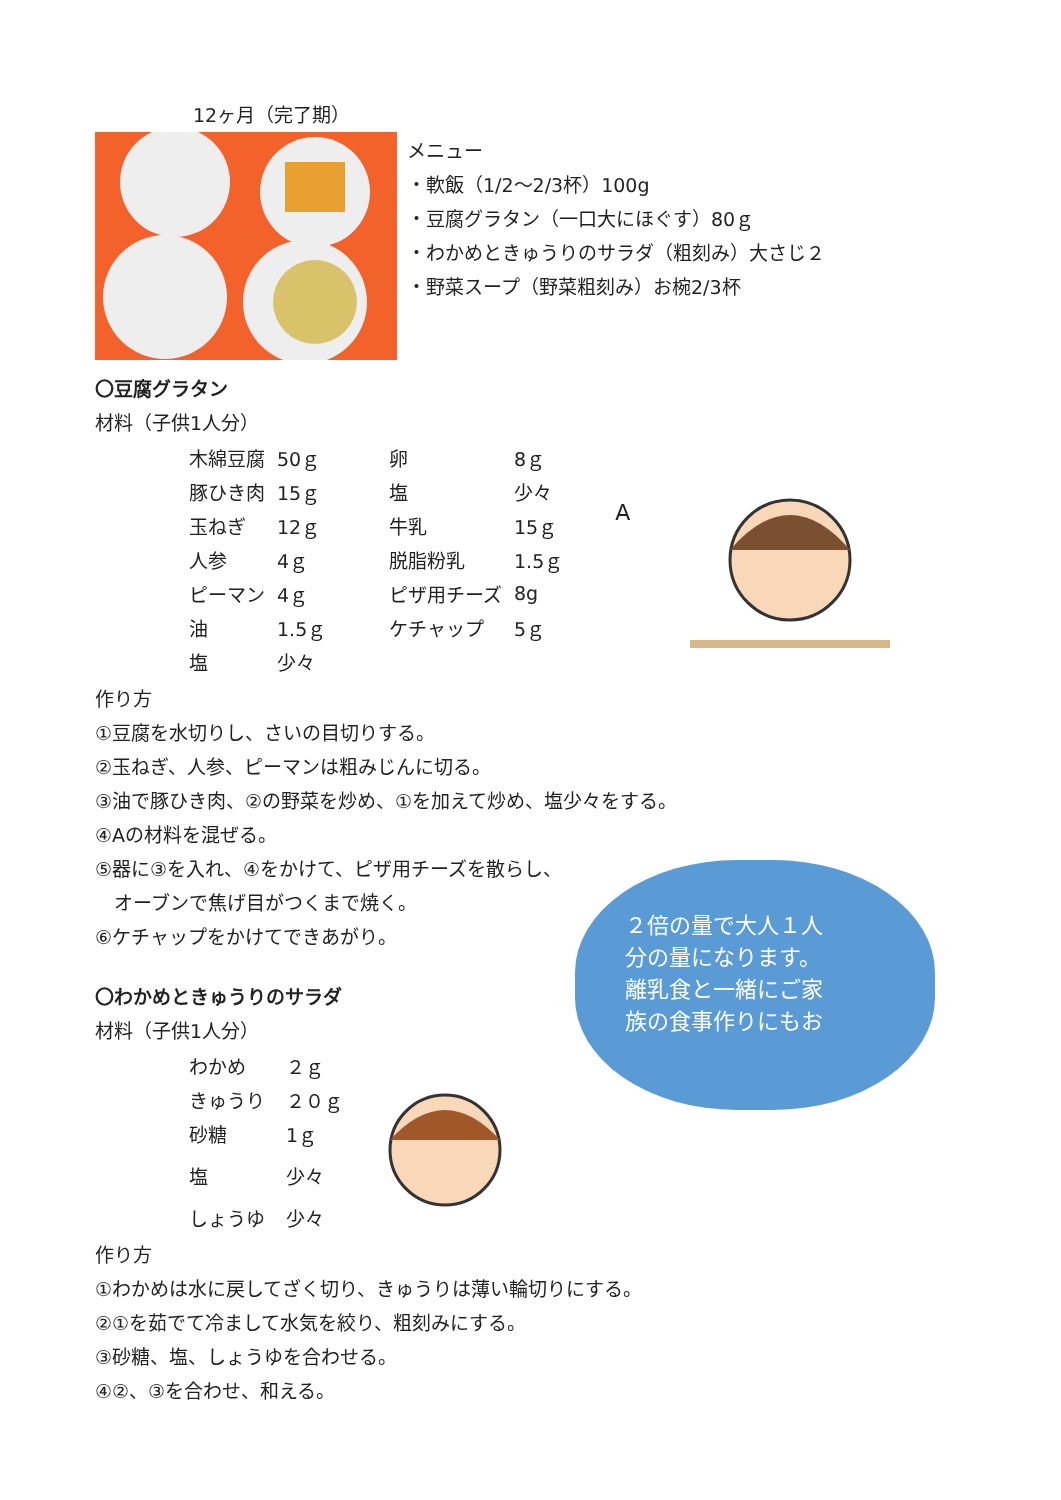12ヶ月（完了期）
メニュー
・軟飯（1/2～2/3杯）100g
・豆腐グラタン（一口大にほぐす）80ｇ
・わかめときゅうりのサラダ（粗刻み）大さじ２
・野菜スープ（野菜粗刻み）お椀2/3杯
〇豆腐グラタン
材料（子供1人分）
| 木綿豆腐 | 50ｇ | 卵 | 8ｇ |
| 豚ひき肉 | 15ｇ | 塩 | 少々 |
| 玉ねぎ | 12ｇ | 牛乳 | 15ｇ |
| 人参 | 4ｇ | 脱脂粉乳 | 1.5ｇ |
| ピーマン | 4ｇ | ピザ用チーズ | 8g |
| 油 | 1.5ｇ | ケチャップ | 5ｇ |
| 塩 | 少々 | | |
A
作り方
①豆腐を水切りし、さいの目切りする。
②玉ねぎ、人参、ピーマンは粗みじんに切る。
③油で豚ひき肉、②の野菜を炒め、①を加えて炒め、塩少々をする。
④Aの材料を混ぜる。
⑤器に③を入れ、④をかけて、ピザ用チーズを散らし、
　オーブンで焦げ目がつくまで焼く。
⑥ケチャップをかけてできあがり。
〇わかめときゅうりのサラダ
材料（子供1人分）
| わかめ | ２ｇ |
| きゅうり | ２０ｇ |
| 砂糖 | 1ｇ |
| 塩 | 少々 |
| しょうゆ | 少々 |
２倍の量で大人１人
分の量になります。
離乳食と一緒にご家
族の食事作りにもお
作り方
①わかめは水に戻してざく切り、きゅうりは薄い輪切りにする。
②①を茹でて冷まして水気を絞り、粗刻みにする。
③砂糖、塩、しょうゆを合わせる。
④②、③を合わせ、和える。